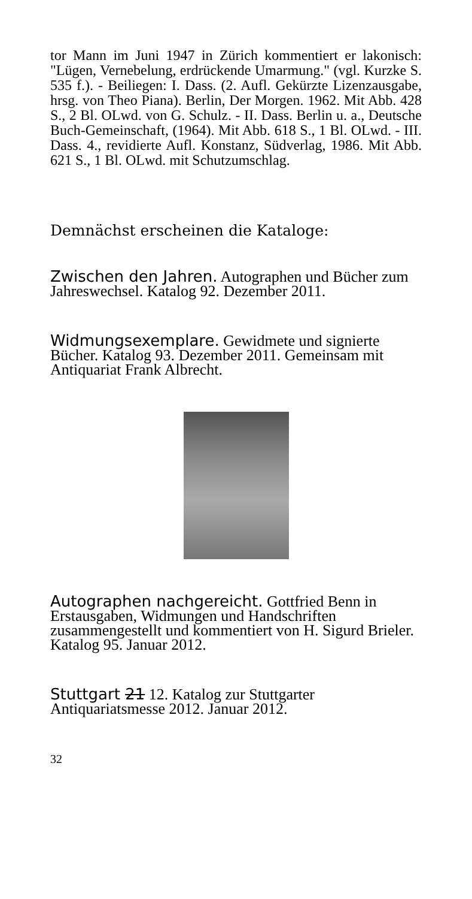tor Mann im Juni 1947 in Zürich kommentiert er lakonisch: "Lügen, Vernebelung, erdrückende Umarmung." (vgl. Kurzke S. 535 f.). - Beiliegen: I. Dass. (2. Aufl. Gekürzte Lizenzausgabe, hrsg. von Theo Piana). Berlin, Der Morgen. 1962. Mit Abb. 428 S., 2 Bl. OLwd. von G. Schulz. - II. Dass. Berlin u. a., Deutsche Buch-Gemeinschaft, (1964). Mit Abb. 618 S., 1 Bl. OLwd. - III. Dass. 4., revidierte Aufl. Konstanz, Südverlag, 1986. Mit Abb. 621 S., 1 Bl. OLwd. mit Schutzumschlag.
Demnächst erscheinen die Kataloge:
Zwischen den Jahren. Autographen und Bücher zum Jahreswechsel. Katalog 92. Dezember 2011.
Widmungsexemplare. Gewidmete und signierte Bücher. Katalog 93. Dezember 2011. Gemeinsam mit Antiquariat Frank Albrecht.
Autographen nachgereicht. Gottfried Benn in Erstausgaben, Widmungen und Handschriften zusammengestellt und kommentiert von H. Sigurd Brieler. Katalog 95. Januar 2012.
Stuttgart 21 12. Katalog zur Stuttgarter Antiquariatsmesse 2012. Januar 2012.
32